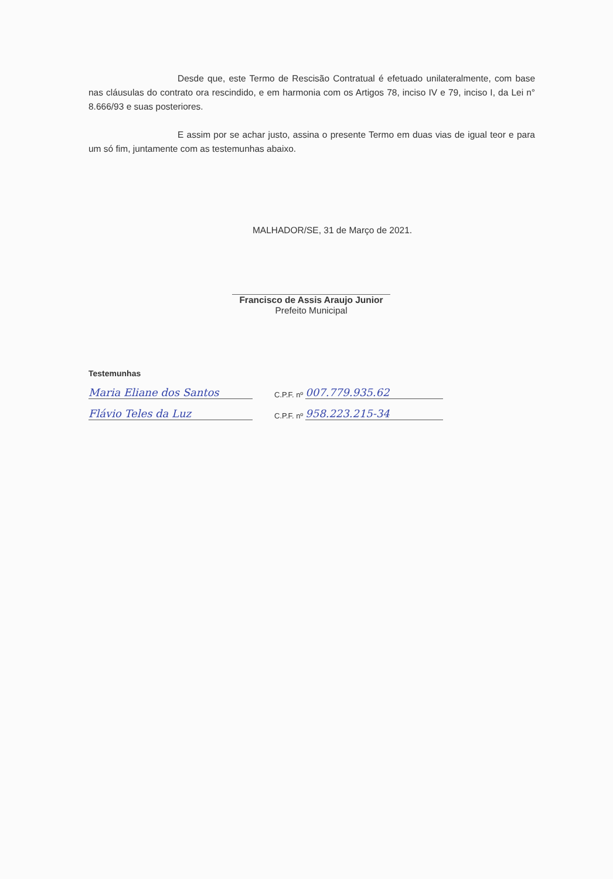Desde que, este Termo de Rescisão Contratual é efetuado unilateralmente, com base nas cláusulas do contrato ora rescindido, e em harmonia com os Artigos 78, inciso IV e 79, inciso I, da Lei n° 8.666/93 e suas posteriores.
E assim por se achar justo, assina o presente Termo em duas vias de igual teor e para um só fim, juntamente com as testemunhas abaixo.
MALHADOR/SE, 31 de Março de 2021.
Francisco de Assis Araujo Junior
Prefeito Municipal
Testemunhas
Maria Eliane dos Santos
C.P.F. nº
007.779.935.62
Flávio Teles da Luz
C.P.F. nº
958.223.215-34